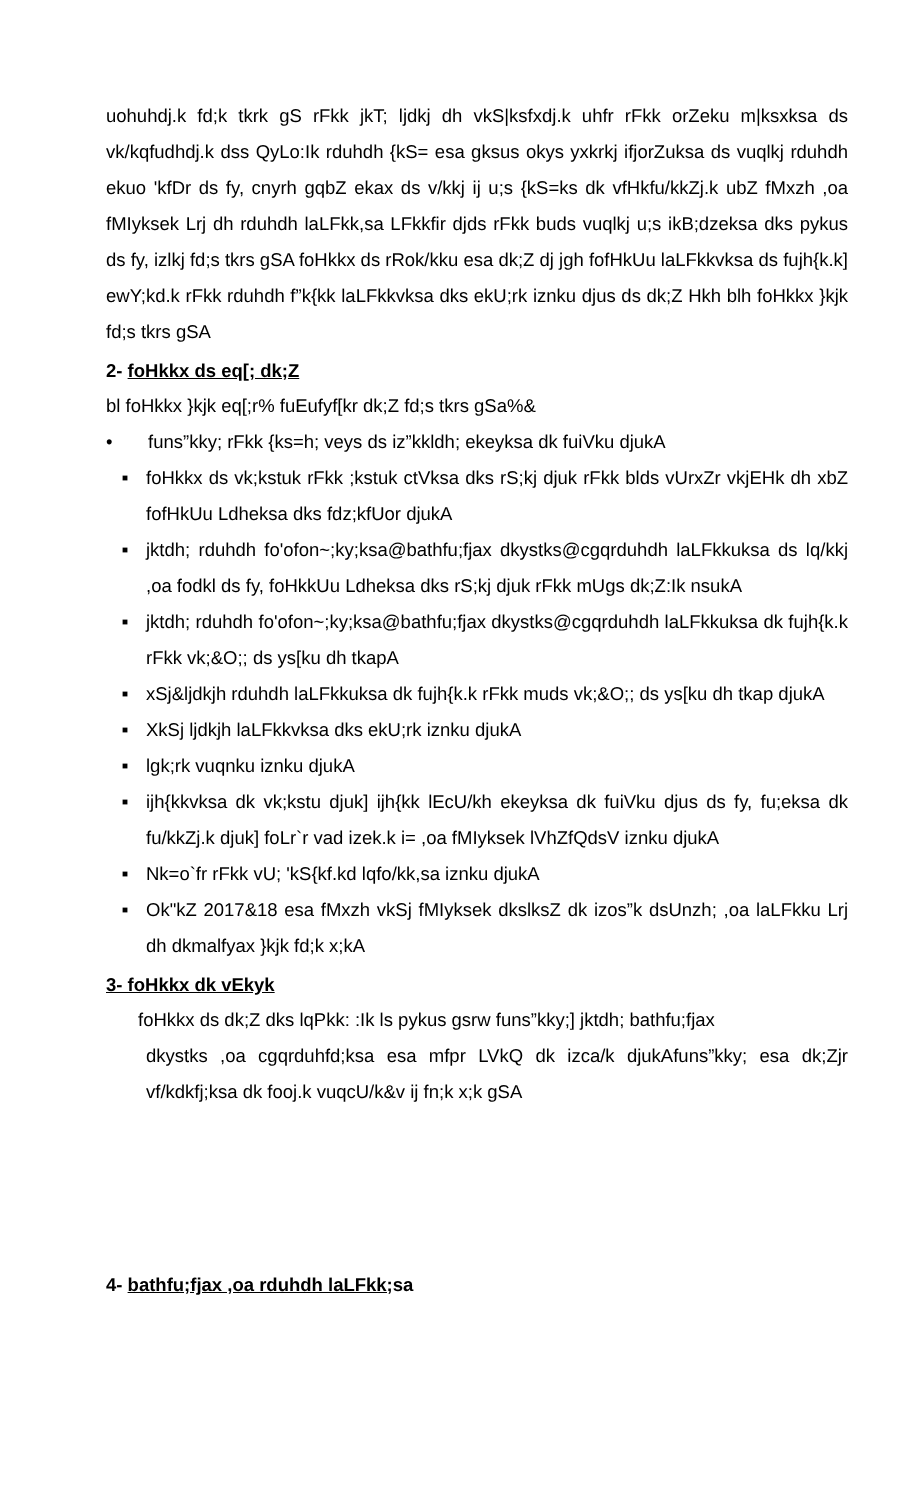uohuhdj.k fd;k tkrk gS rFkk jkT; ljdkj dh vkS|ksfxdj.k uhfr rFkk orZeku m|ksxksa ds vk/kqfudhdj.k dss QyLo:Ik rduhdh {kS= esa gksus okys yxkrkj ifjorZuksa ds vuqlkj rduhdh ekuo 'kfDr ds fy, cnyrh gqbZ ekax ds v/kkj ij u;s {kS=ks dk vfHkfu/kkZj.k ubZ fMxzh ,oa fMIyksek Lrj dh rduhdh laLFkk,sa LFkkfir djds rFkk buds vuqlkj u;s ikB;dzeksa dks pykus ds fy, izlkj fd;s tkrs gSA foHkkx ds rRok/kku esa dk;Z dj jgh fofHkUu laLFkkvksa ds fujh{k.k] ewY;kd.k rFkk rduhdh f”k{kk laLFkkvksa dks ekU;rk iznku djus ds dk;Z Hkh blh foHkkx }kjk fd;s tkrs gSA
2- foHkkx ds eq[; dk;Z
bl foHkkx }kjk eq[;r% fuEufyf[kr dk;Z fd;s tkrs gSa%&
• funs”kky; rFkk {ks=h; veys ds iz”kkldh; ekeyksa dk fuiVku djukA
■ foHkkx ds vk;kstuk rFkk ;kstuk ctVksa dks rS;kj djuk rFkk blds vUrxZr vkjEHk dh xbZ fofHkUu Ldheksa dks fdz;kfUor djukA
■ jktdh; rduhdh fo'ofon~;ky;ksa@bathfu;fjax dkystks@cgqrduhdh laLFkkuksa ds lq/kkj ,oa fodkl ds fy, foHkkUu Ldheksa dks rS;kj djuk rFkk mUgs dk;Z:Ik nsukA
■ jktdh; rduhdh fo'ofon~;ky;ksa@bathfu;fjax dkystks@cgqrduhdh laLFkkuksa dk fujh{k.k rFkk vk;&O;; ds ys[ku dh tkapA
■ xSj&ljdkjh rduhdh laLFkkuksa dk fujh{k.k rFkk muds vk;&O;; ds ys[ku dh tkap djukA
■ XkSj ljdkjh laLFkkvksa dks ekU;rk iznku djukA
■ lgk;rk vuqnku iznku djukA
■ ijh{kkvksa dk vk;kstu djuk] ijh{kk lEcU/kh ekeyksa dk fuiVku djus ds fy, fu;eksa dk fu/kkZj.k djuk] foLr`r vad izek.k i= ,oa fMIyksek lVhZfQdsV iznku djukA
■ Nk=o`fr rFkk vU; 'kS{kf.kd lqfo/kk,sa iznku djukA
■ Ok"kZ 2017&18 esa fMxzh vkSj fMIyksek dkslksZ dk izos”k dsUnzh; ,oa laLFkku Lrj dh dkmalfyax }kjk fd;k x;kA
3- foHkkx dk vEkyk
foHkkx ds dk;Z dks lqPkk: :Ik ls pykus gsrw funs”kky;] jktdh; bathfu;fjax
dkystks ,oa cgqrduhfd;ksa esa mfpr LVkQ dk izca/k djukAfuns”kky; esa dk;Zjr vf/kdkfj;ksa dk fooj.k vuqcU/k&v ij fn;k x;k gSA
4- bathfu;fjax ,oa rduhdh laLFkk; sa